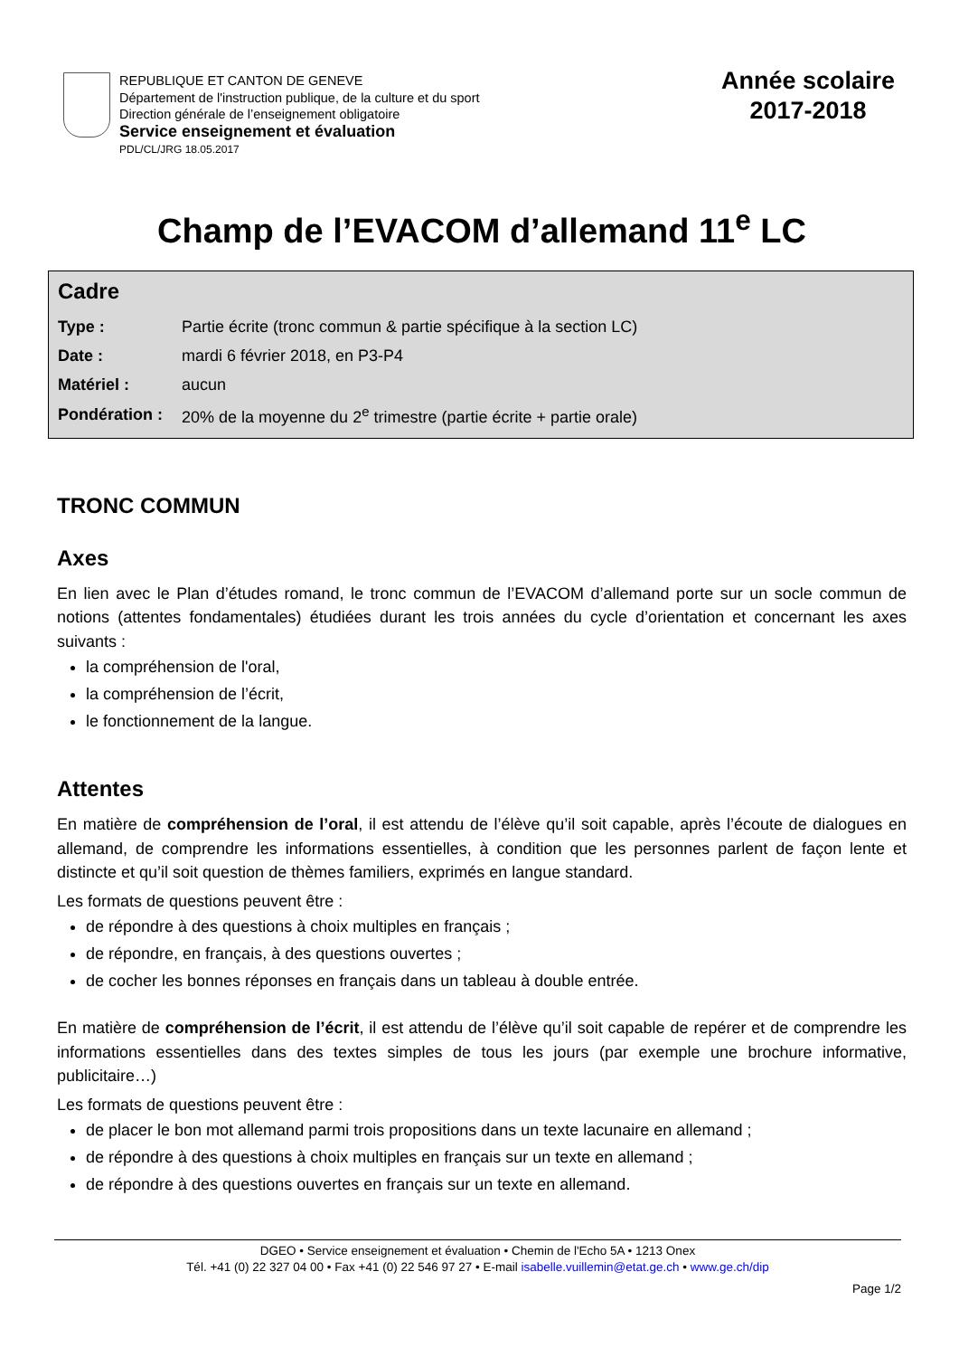REPUBLIQUE ET CANTON DE GENEVE
Département de l'instruction publique, de la culture et du sport
Direction générale de l’enseignement obligatoire
Service enseignement et évaluation
PDL/CL/JRG 18.05.2017
Année scolaire
2017-2018
Champ de l’EVACOM d’allemand 11<sup>e</sup> LC
Cadre
| Type : | Partie écrite (tronc commun & partie spécifique à la section LC) |
| Date : | mardi 6 février 2018, en P3-P4 |
| Matériel : | aucun |
| Pondération : | 20% de la moyenne du 2<sup>e</sup> trimestre (partie écrite + partie orale) |
TRONC COMMUN
Axes
En lien avec le Plan d’études romand, le tronc commun de l’EVACOM d’allemand porte sur un socle commun de notions (attentes fondamentales) étudiées durant les trois années du cycle d’orientation et concernant les axes suivants :
la compréhension de l'oral,
la compréhension de l’écrit,
le fonctionnement de la langue.
Attentes
En matière de compréhension de l’oral, il est attendu de l’élève qu’il soit capable, après l’écoute de dialogues en allemand, de comprendre les informations essentielles, à condition que les personnes parlent de façon lente et distincte et qu’il soit question de thèmes familiers, exprimés en langue standard.
Les formats de questions peuvent être :
de répondre à des questions à choix multiples en français ;
de répondre, en français, à des questions ouvertes ;
de cocher les bonnes réponses en français dans un tableau à double entrée.
En matière de compréhension de l’écrit, il est attendu de l’élève qu’il soit capable de repérer et de comprendre les informations essentielles dans des textes simples de tous les jours (par exemple une brochure informative, publicitaire…)
Les formats de questions peuvent être :
de placer le bon mot allemand parmi trois propositions dans un texte lacunaire en allemand ;
de répondre à des questions à choix multiples en français sur un texte en allemand ;
de répondre à des questions ouvertes en français sur un texte en allemand.
DGEO • Service enseignement et évaluation • Chemin de l'Echo 5A • 1213 Onex
Tél. +41 (0) 22 327 04 00 • Fax +41 (0) 22 546 97 27 • E-mail isabelle.vuillemin@etat.ge.ch • www.ge.ch/dip
Page 1/2